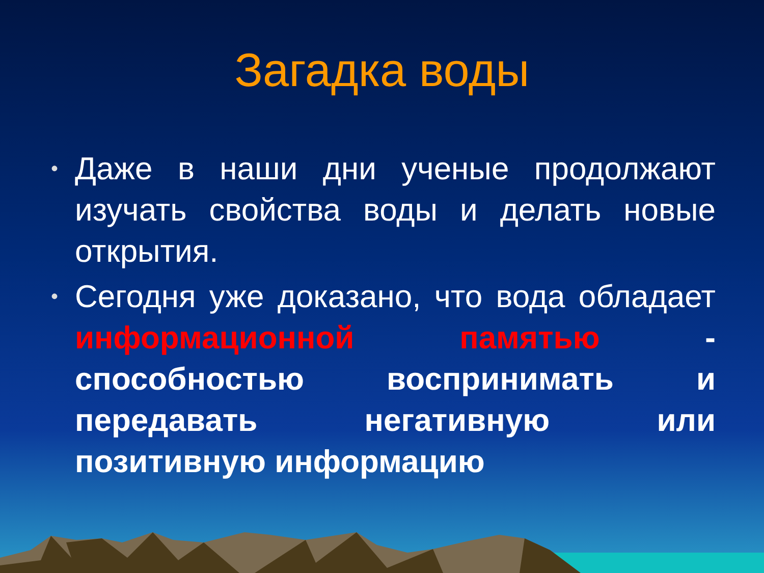Загадка воды
• Даже в наши дни ученые продолжают изучать свойства воды и делать новые открытия.
• Сегодня уже доказано, что вода обладает информационной памятью - способностью воспринимать и передавать негативную или позитивную информацию